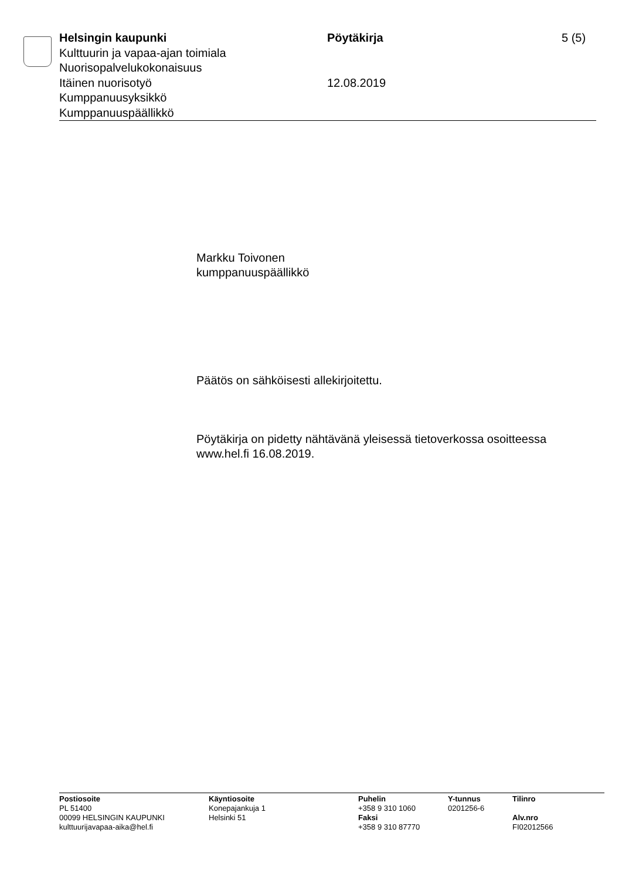Helsingin kaupunki
Kulttuurin ja vapaa-ajan toimiala
Nuorisopalvelukokonaisuus
Itäinen nuorisotyö
Kumppanuusyksikkö
Kumppanuuspäällikkö
Pöytäkirja
12.08.2019
5 (5)
Markku Toivonen
kumppanuuspäällikkö
Päätös on sähköisesti allekirjoitettu.
Pöytäkirja on pidetty nähtävänä yleisessä tietoverkossa osoitteessa
www.hel.fi 16.08.2019.
Postiosoite
PL 51400
00099 HELSINGIN KAUPUNKI
kulttuurijavapaa-aika@hel.fi
Käyntiosoite
Konepajankuja 1
Helsinki 51
Puhelin
+358 9 310 1060
Faksi
+358 9 310 87770
Y-tunnus
0201256-6
Tilinro
Alv.nro
FI02012566